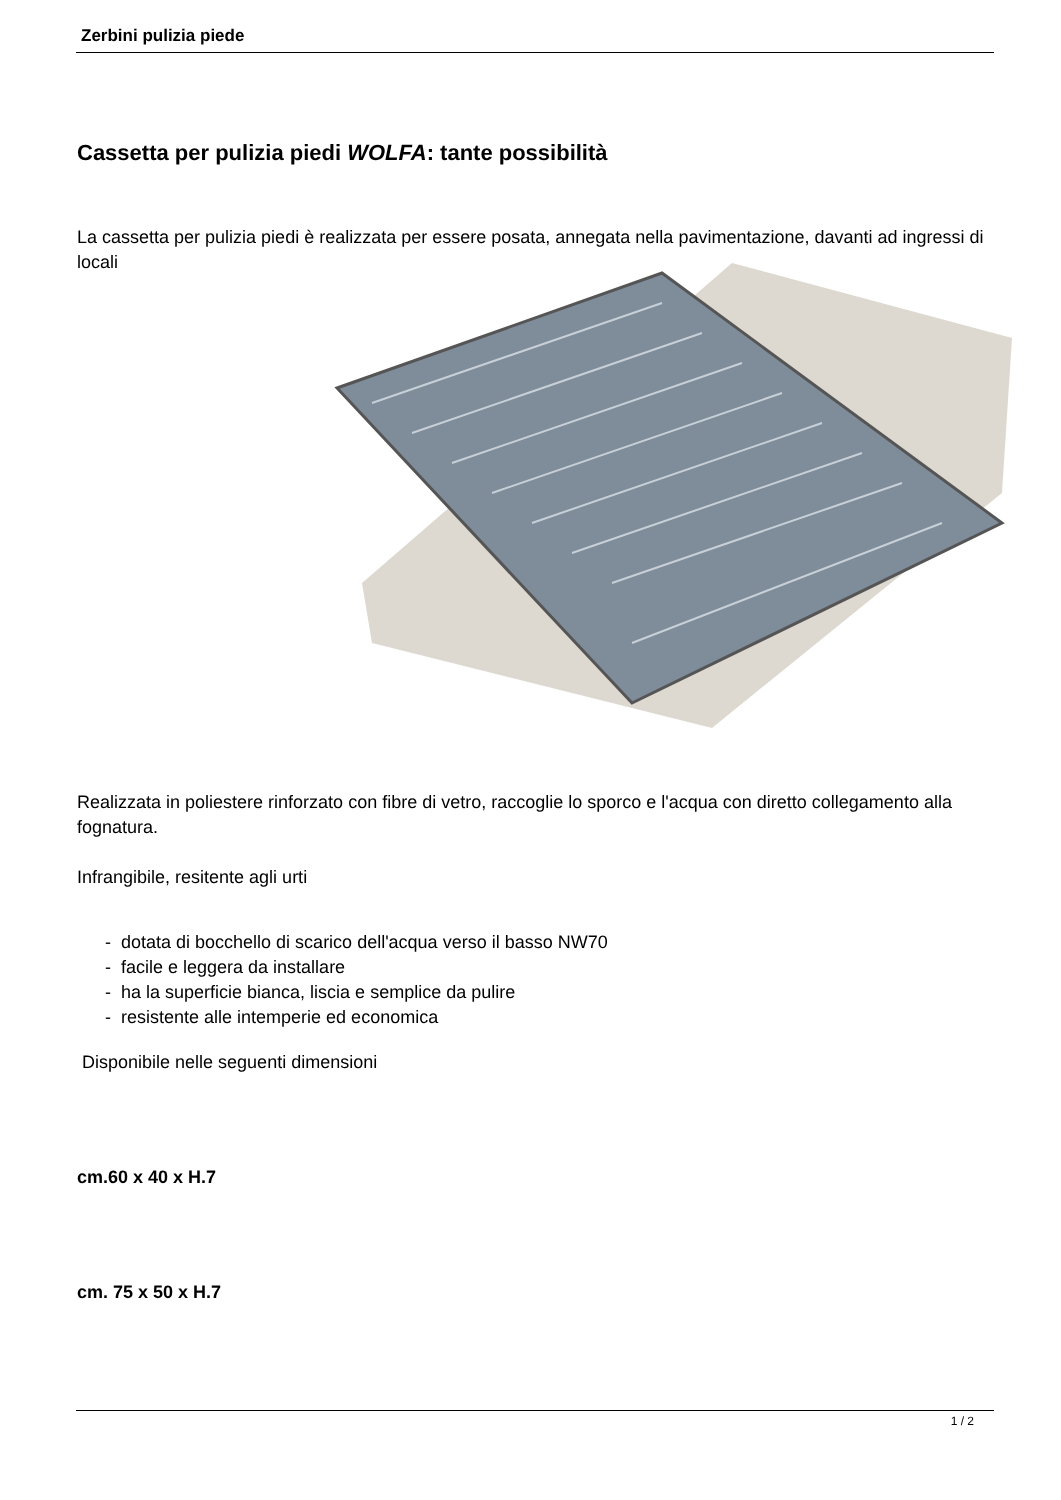Zerbini pulizia piede
Cassetta per pulizia piedi WOLFA: tante possibilità
La cassetta per pulizia piedi è realizzata per essere posata, annegata nella pavimentazione, davanti ad ingressi di locali
Realizzata in poliestere rinforzato con fibre di vetro, raccoglie lo sporco e l'acqua con diretto collegamento alla fognatura.
Infrangibile, resitente agli urti
- dotata di bocchello di scarico dell'acqua verso il basso NW70
- facile e leggera da installare
- ha la superficie bianca, liscia e semplice da pulire
- resistente alle intemperie ed economica
Disponibile nelle seguenti dimensioni
cm.60 x 40 x H.7
cm. 75 x 50 x H.7
1 / 2